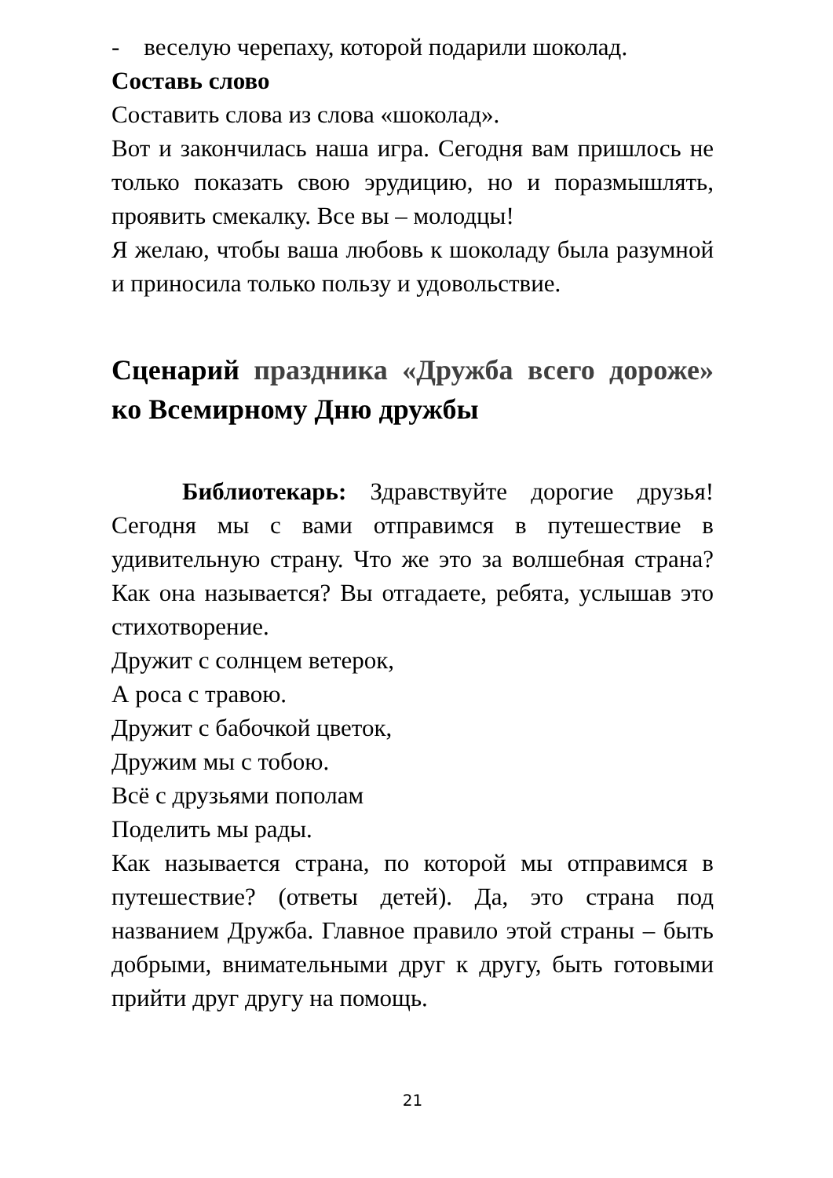- веселую черепаху, которой подарили шоколад.
Составь слово
Составить слова из слова «шоколад».
Вот и закончилась наша игра. Сегодня вам пришлось не только показать свою эрудицию, но и поразмышлять, проявить смекалку. Все вы – молодцы!
Я желаю, чтобы ваша любовь к шоколаду была разумной и приносила только пользу и удовольствие.
Сценарий праздника «Дружба всего дороже» ко Всемирному Дню дружбы
Библиотекарь: Здравствуйте дорогие друзья! Сегодня мы с вами отправимся в путешествие в удивительную страну. Что же это за волшебная страна? Как она называется? Вы отгадаете, ребята, услышав это стихотворение.
Дружит с солнцем ветерок,
А роса с травою.
Дружит с бабочкой цветок,
Дружим мы с тобою.
Всё с друзьями пополам
Поделить мы рады.
Как называется страна, по которой мы отправимся в путешествие? (ответы детей). Да, это страна под названием Дружба. Главное правило этой страны – быть добрыми, внимательными друг к другу, быть готовыми прийти друг другу на помощь.
21